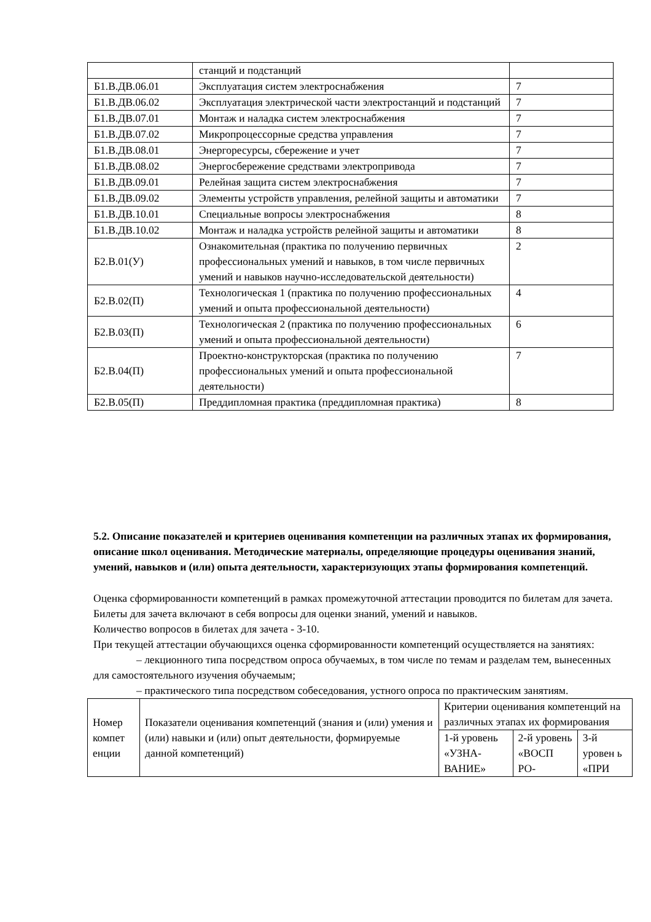| | станций и подстанций | |
| Б1.В.ДВ.06.01 | Эксплуатация систем электроснабжения | 7 |
| Б1.В.ДВ.06.02 | Эксплуатация электрической части электростанций и подстанций | 7 |
| Б1.В.ДВ.07.01 | Монтаж и наладка систем электроснабжения | 7 |
| Б1.В.ДВ.07.02 | Микропроцессорные средства управления | 7 |
| Б1.В.ДВ.08.01 | Энергоресурсы, сбережение и учет | 7 |
| Б1.В.ДВ.08.02 | Энергосбережение средствами электропривода | 7 |
| Б1.В.ДВ.09.01 | Релейная защита систем электроснабжения | 7 |
| Б1.В.ДВ.09.02 | Элементы устройств управления, релейной защиты и автоматики | 7 |
| Б1.В.ДВ.10.01 | Специальные вопросы электроснабжения | 8 |
| Б1.В.ДВ.10.02 | Монтаж и наладка устройств релейной защиты и автоматики | 8 |
| Б2.В.01(У) | Ознакомительная (практика по получению первичных профессиональных умений и навыков, в том числе первичных умений и навыков научно-исследовательской деятельности) | 2 |
| Б2.В.02(П) | Технологическая 1 (практика по получению профессиональных умений и опыта профессиональной деятельности) | 4 |
| Б2.В.03(П) | Технологическая 2 (практика по получению профессиональных умений и опыта профессиональной деятельности) | 6 |
| Б2.В.04(П) | Проектно-конструкторская (практика по получению профессиональных умений и опыта профессиональной деятельности) | 7 |
| Б2.В.05(П) | Преддипломная практика (преддипломная практика) | 8 |
5.2. Описание показателей и критериев оценивания компетенции на различных этапах их формирования, описание школ оценивания. Методические материалы, определяющие процедуры оценивания знаний, умений, навыков и (или) опыта деятельности, характеризующих этапы формирования компетенций.
Оценка сформированности компетенций в рамках промежуточной аттестации проводится по билетам для зачета.
Билеты для зачета включают в себя вопросы для оценки знаний, умений и навыков.
Количество вопросов в билетах для зачета - 3-10.
При текущей аттестации обучающихся оценка сформированности компетенций осуществляется на занятиях:
– лекционного типа посредством опроса обучаемых, в том числе по темам и разделам тем, вынесенных для самостоятельного изучения обучаемым;
– практического типа посредством собеседования, устного опроса по практическим занятиям.
| Номер компет енции | Показатели оценивания компетенций (знания и (или) умения и (или) навыки и (или) опыт деятельности, формируемые данной компетенций) | Критерии оценивания компетенций на различных этапах их формирования | | |
| | | 1-й уровень «УЗНА-ВАНИЕ» | 2-й уровень «ВОСП РО- | 3-й уровен ь «ПРИ |